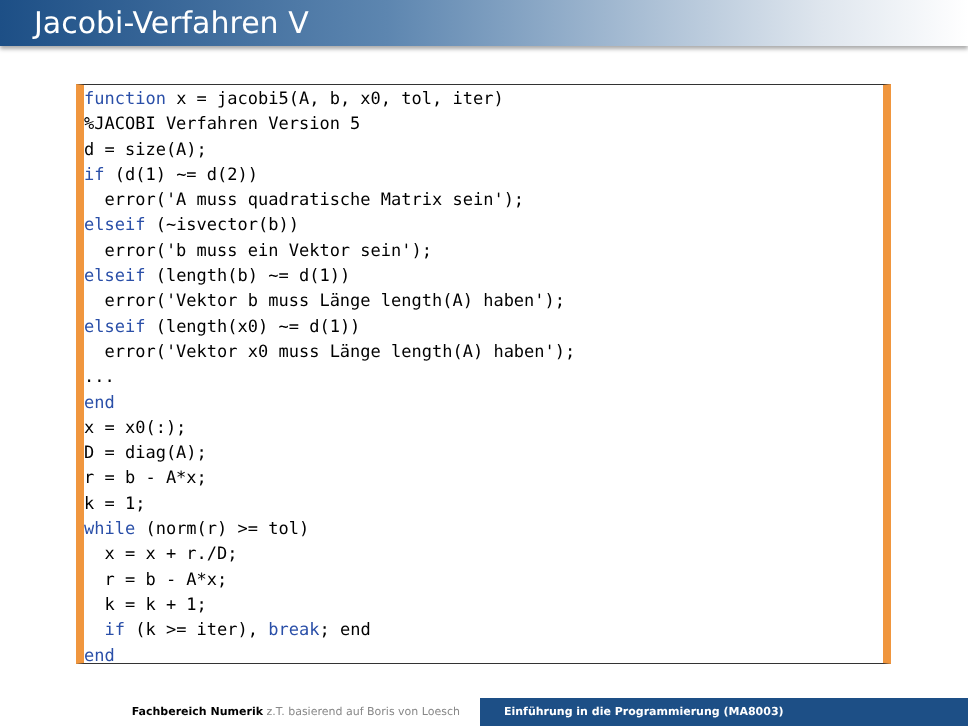Jacobi-Verfahren V
function x = jacobi5(A, b, x0, tol, iter) %JACOBI Verfahren Version 5 d = size(A); if (d(1) ~= d(2)) error('A muss quadratische Matrix sein'); elseif (~isvector(b)) error('b muss ein Vektor sein'); elseif (length(b) ~= d(1)) error('Vektor b muss Länge length(A) haben'); elseif (length(x0) ~= d(1)) error('Vektor x0 muss Länge length(A) haben'); ... end x = x0(:); D = diag(A); r = b - A*x; k = 1; while (norm(r) >= tol) x = x + r./D; r = b - A*x; k = k + 1; if (k >= iter), break; end end
Fachbereich Numerik z.T. basierend auf Boris von Loesch Einführung in die Programmierung (MA8003)